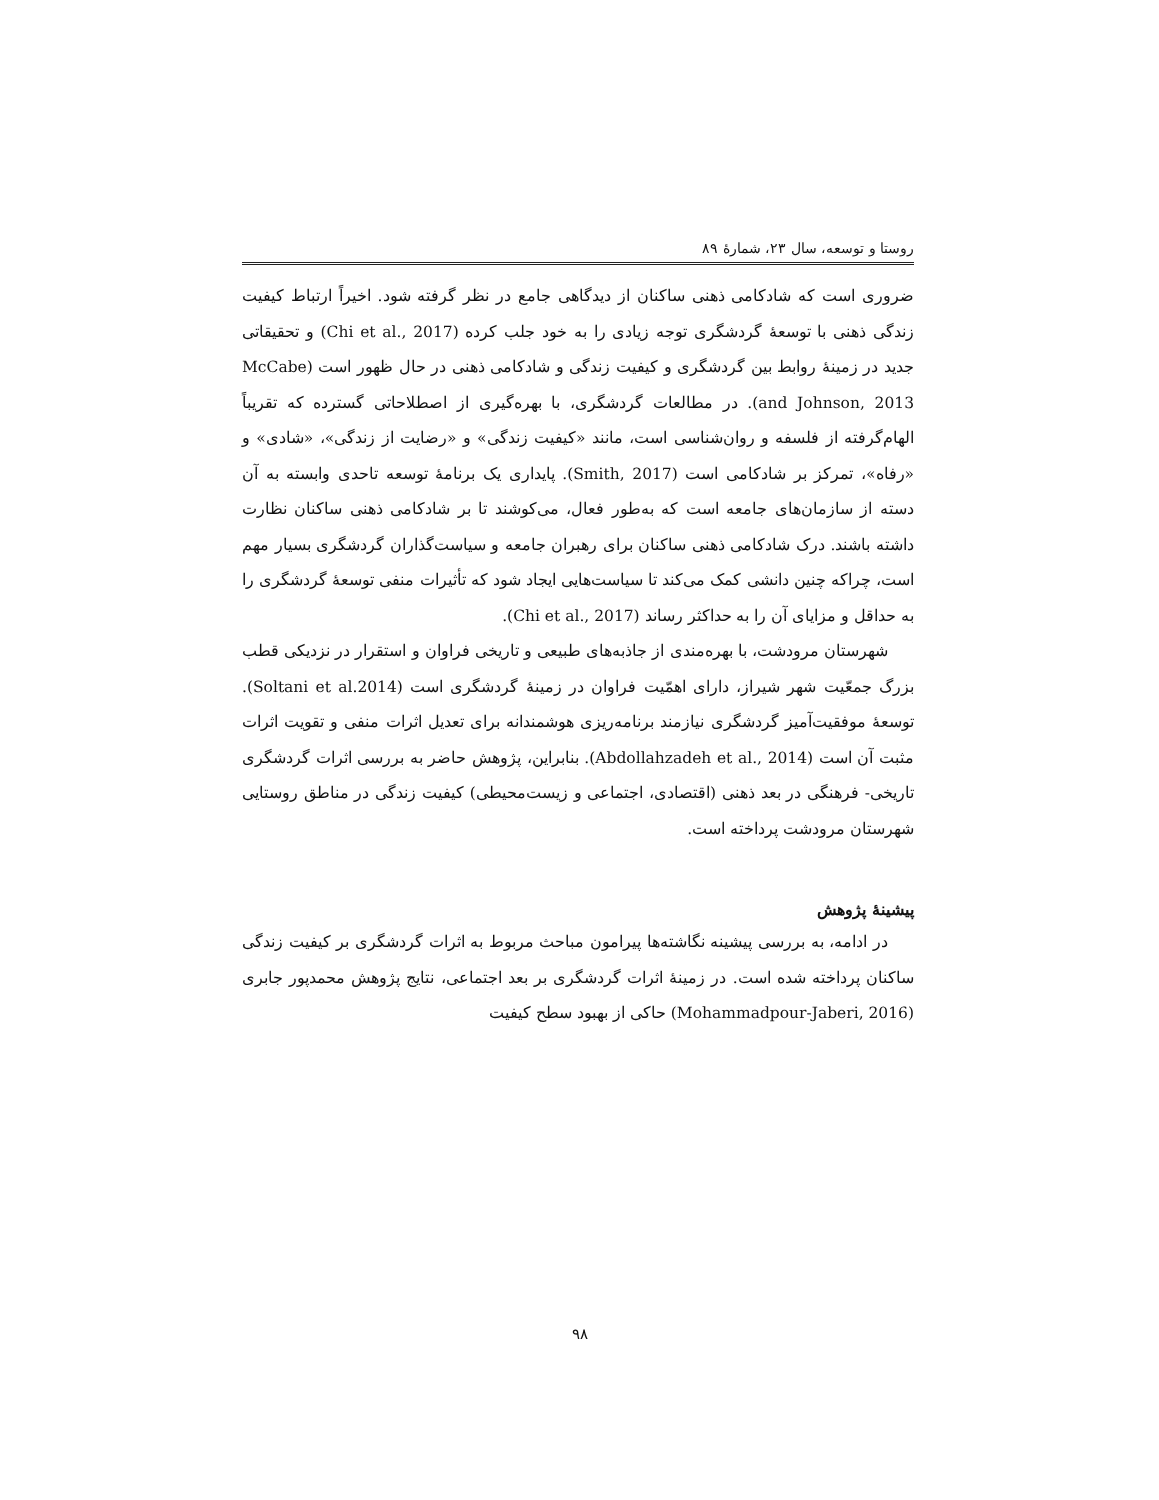روستا و توسعه، سال ۲۳، شمارهٔ ۸۹
ضروری است که شادکامی ذهنی ساکنان از دیدگاهی جامع در نظر گرفته شود. اخیراً ارتباط کیفیت زندگی ذهنی با توسعهٔ گردشگری توجه زیادی را به خود جلب کرده (Chi et al., 2017) و تحقیقاتی جدید در زمینهٔ روابط بین گردشگری و کیفیت زندگی و شادکامی ذهنی در حال ظهور است (McCabe and Johnson, 2013). در مطالعات گردشگری، با بهره‌گیری از اصطلاحاتی گسترده که تقریباً الهام‌گرفته از فلسفه و روان‌شناسی است، مانند «کیفیت زندگی» و «رضایت از زندگی»، «شادی» و «رفاه»، تمرکز بر شادکامی است (Smith, 2017). پایداری یک برنامهٔ توسعه تاحدی وابسته به آن دسته از سازمان‌های جامعه است که به‌طور فعال، می‌کوشند تا بر شادکامی ذهنی ساکنان نظارت داشته باشند. درک شادکامی ذهنی ساکنان برای رهبران جامعه و سیاست‌گذاران گردشگری بسیار مهم است، چراکه چنین دانشی کمک می‌کند تا سیاست‌هایی ایجاد شود که تأثیرات منفی توسعهٔ گردشگری را به حداقل و مزایای آن را به حداکثر رساند (Chi et al., 2017).
شهرستان مرودشت، با بهره‌مندی از جاذبه‌های طبیعی و تاریخی فراوان و استقرار در نزدیکی قطب بزرگ جمعّیت شهر شیراز، دارای اهمّیت فراوان در زمینهٔ گردشگری است (Soltani et al.2014). توسعهٔ موفقیت‌آمیز گردشگری نیازمند برنامه‌ریزی هوشمندانه برای تعدیل اثرات منفی و تقویت اثرات مثبت آن است (Abdollahzadeh et al., 2014). بنابراین، پژوهش حاضر به بررسی اثرات گردشگری تاریخی- فرهنگی در بعد ذهنی (اقتصادی، اجتماعی و زیست‌محیطی) کیفیت زندگی در مناطق روستایی شهرستان مرودشت پرداخته است.
پیشینهٔ پژوهش
در ادامه، به بررسی پیشینه نگاشته‌ها پیرامون مباحث مربوط به اثرات گردشگری بر کیفیت زندگی ساکنان پرداخته شده است. در زمینهٔ اثرات گردشگری بر بعد اجتماعی، نتایج پژوهش محمدپور جابری (Mohammadpour-Jaberi, 2016) حاکی از بهبود سطح کیفیت
۹۸